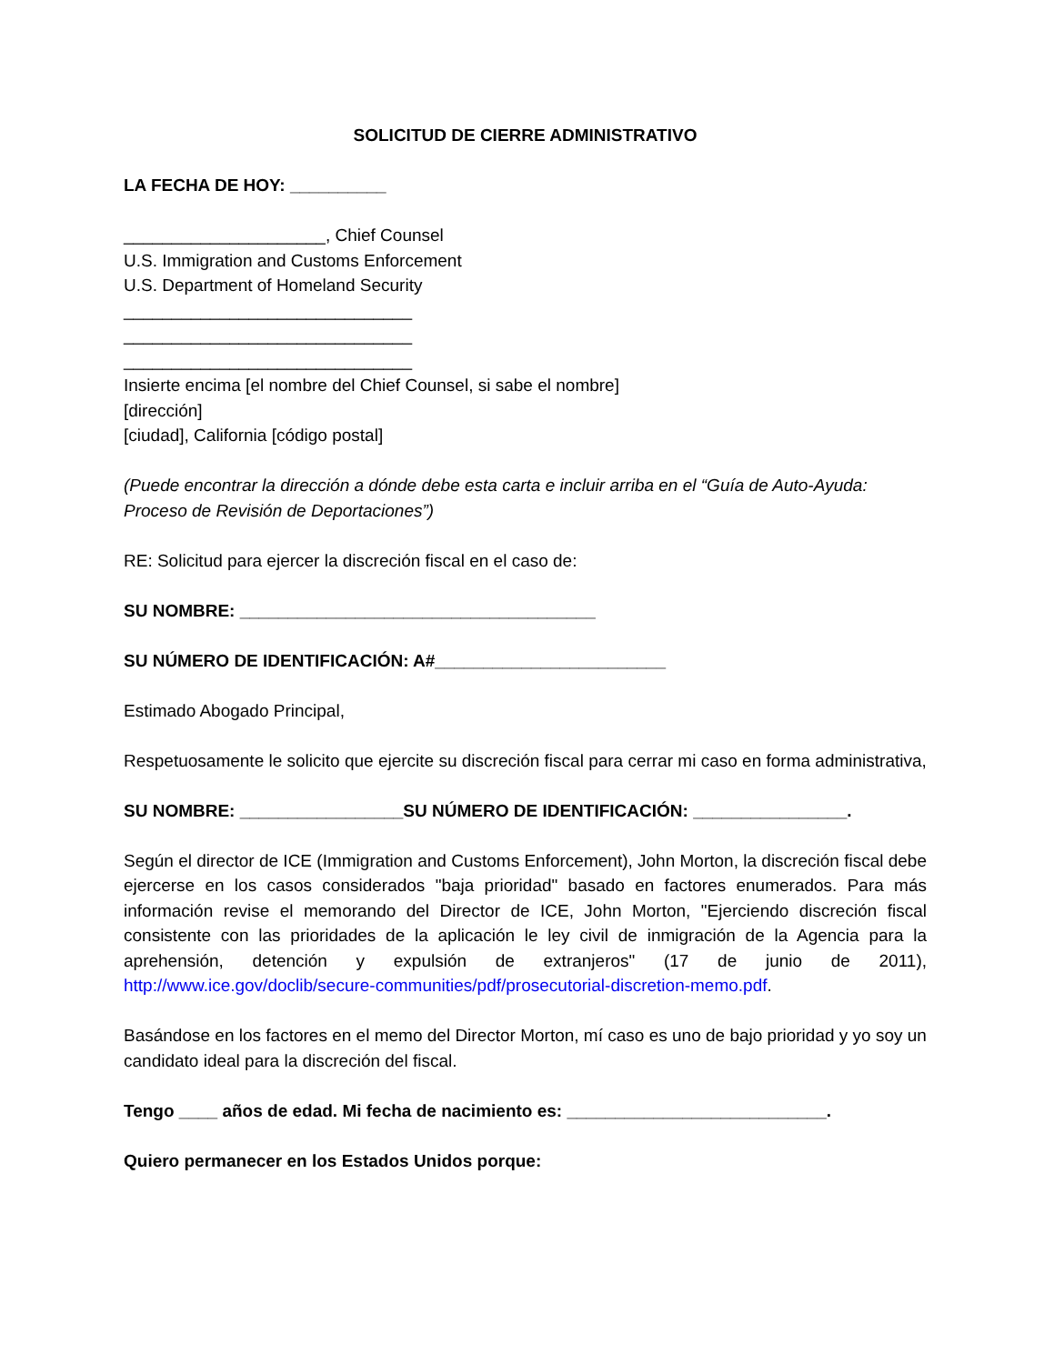SOLICITUD DE CIERRE ADMINISTRATIVO
LA FECHA DE HOY: __________
_____________________, Chief Counsel
U.S. Immigration and Customs Enforcement
U.S. Department of Homeland Security
______________________________
______________________________
______________________________
Insierte encima [el nombre del Chief Counsel, si sabe el nombre]
[dirección]
[ciudad], California [código postal]
(Puede encontrar la dirección a dónde debe esta carta e incluir arriba en el “Guía de Auto-Ayuda: Proceso de Revisión de Deportaciones”)
RE: Solicitud para ejercer la discreción fiscal en el caso de:
SU NOMBRE: _____________________________________
SU NÚMERO DE IDENTIFICACIÓN: A#________________________
Estimado Abogado Principal,
Respetuosamente le solicito que ejercite su discreción fiscal para cerrar mi caso en forma administrativa,
SU NOMBRE: _________________SU NÚMERO DE IDENTIFICACIÓN: ________________.
Según el director de ICE (Immigration and Customs Enforcement), John Morton, la discreción fiscal debe ejercerse en los casos considerados "baja prioridad" basado en factores enumerados. Para más información revise el memorando del Director de ICE, John Morton, "Ejerciendo discreción fiscal consistente con las prioridades de la aplicación le ley civil de inmigración de la Agencia para la aprehensión, detención y expulsión de extranjeros" (17 de junio de 2011), http://www.ice.gov/doclib/secure-communities/pdf/prosecutorial-discretion-memo.pdf.
Basándose en los factores en el memo del Director Morton, mí caso es uno de bajo prioridad y yo soy un candidato ideal para la discreción del fiscal.
Tengo ____ años de edad. Mi fecha de nacimiento es: ___________________________.
Quiero permanecer en los Estados Unidos porque: